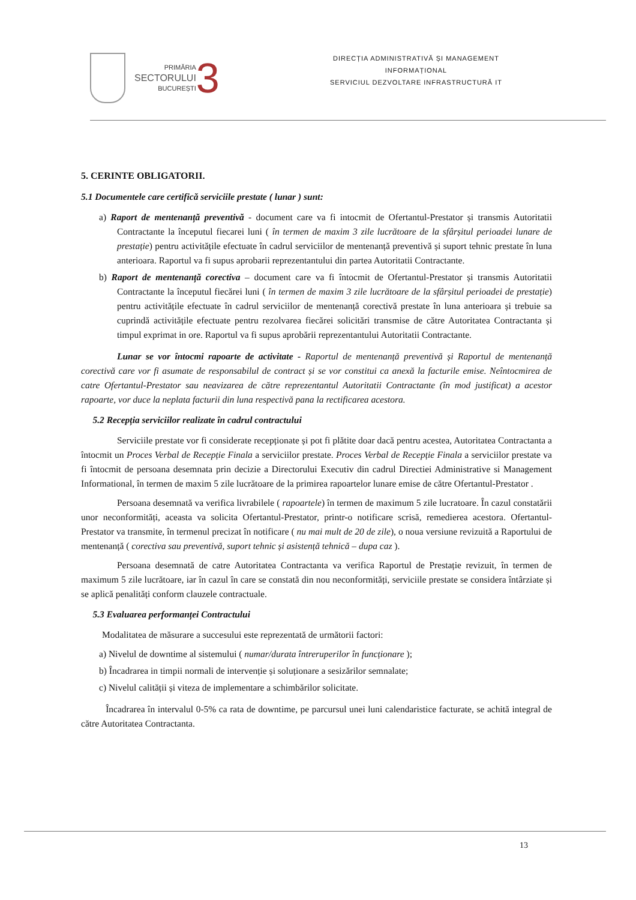PRIMĂRIA
SECTORULUI
BUCUREȘTI
3
DIRECȚIA ADMINISTRATIVĂ ȘI MANAGEMENT
INFORMAȚIONAL
SERVICIUL DEZVOLTARE INFRASTRUCTURĂ IT
5. CERINTE OBLIGATORII.
5.1 Documentele care certifică serviciile prestate ( lunar ) sunt:
a) Raport de mentenanță preventivă - document care va fi intocmit de Ofertantul-Prestator și transmis Autoritatii Contractante la începutul fiecarei luni ( în termen de maxim 3 zile lucrătoare de la sfârșitul perioadei lunare de prestație) pentru activitățile efectuate în cadrul serviciilor de mentenanță preventivă și suport tehnic prestate în luna anterioara. Raportul va fi supus aprobarii reprezentantului din partea Autoritatii Contractante.
b) Raport de mentenanță corectiva – document care va fi întocmit de Ofertantul-Prestator și transmis Autoritatii Contractante la începutul fiecărei luni ( în termen de maxim 3 zile lucrătoare de la sfârșitul perioadei de prestație) pentru activitățile efectuate în cadrul serviciilor de mentenanță corectivă prestate în luna anterioara și trebuie sa cuprindă activitățile efectuate pentru rezolvarea fiecărei solicitări transmise de către Autoritatea Contractanta și timpul exprimat in ore. Raportul va fi supus aprobării reprezentantului Autoritatii Contractante.
Lunar se vor întocmi rapoarte de activitate - Raportul de mentenanță preventivă și Raportul de mentenanță corectivă care vor fi asumate de responsabilul de contract și se vor constitui ca anexă la facturile emise. Neîntocmirea de catre Ofertantul-Prestator sau neavizarea de către reprezentantul Autoritatii Contractante (în mod justificat) a acestor rapoarte, vor duce la neplata facturii din luna respectivă pana la rectificarea acestora.
5.2 Recepția serviciilor realizate în cadrul contractului
Serviciile prestate vor fi considerate recepționate și pot fi plătite doar dacă pentru acestea, Autoritatea Contractanta a întocmit un Proces Verbal de Recepție Finala a serviciilor prestate. Proces Verbal de Recepție Finala a serviciilor prestate va fi întocmit de persoana desemnata prin decizie a Directorului Executiv din cadrul Directiei Administrative si Management Informational, în termen de maxim 5 zile lucrătoare de la primirea rapoartelor lunare emise de către Ofertantul-Prestator .
Persoana desemnată va verifica livrabilele ( rapoartele) în termen de maximum 5 zile lucratoare. În cazul constatării unor neconformități, aceasta va solicita Ofertantul-Prestator, printr-o notificare scrisă, remedierea acestora. Ofertantul-Prestator va transmite, în termenul precizat în notificare ( nu mai mult de 20 de zile), o noua versiune revizuită a Raportului de mentenanță ( corectiva sau preventivă, suport tehnic și asistență tehnică – dupa caz ).
Persoana desemnată de catre Autoritatea Contractanta va verifica Raportul de Prestație revizuit, în termen de maximum 5 zile lucrătoare, iar în cazul în care se constată din nou neconformități, serviciile prestate se considera întârziate și se aplică penalități conform clauzele contractuale.
5.3 Evaluarea performanței Contractului
Modalitatea de măsurare a succesului este reprezentată de următorii factori:
a) Nivelul de downtime al sistemului ( numar/durata întreruperilor în funcționare );
b) Încadrarea in timpii normali de intervenție și soluționare a sesizărilor semnalate;
c) Nivelul calității și viteza de implementare a schimbărilor solicitate.
Încadrarea în intervalul 0-5% ca rata de downtime, pe parcursul unei luni calendaristice facturate, se achită integral de către Autoritatea Contractanta.
13